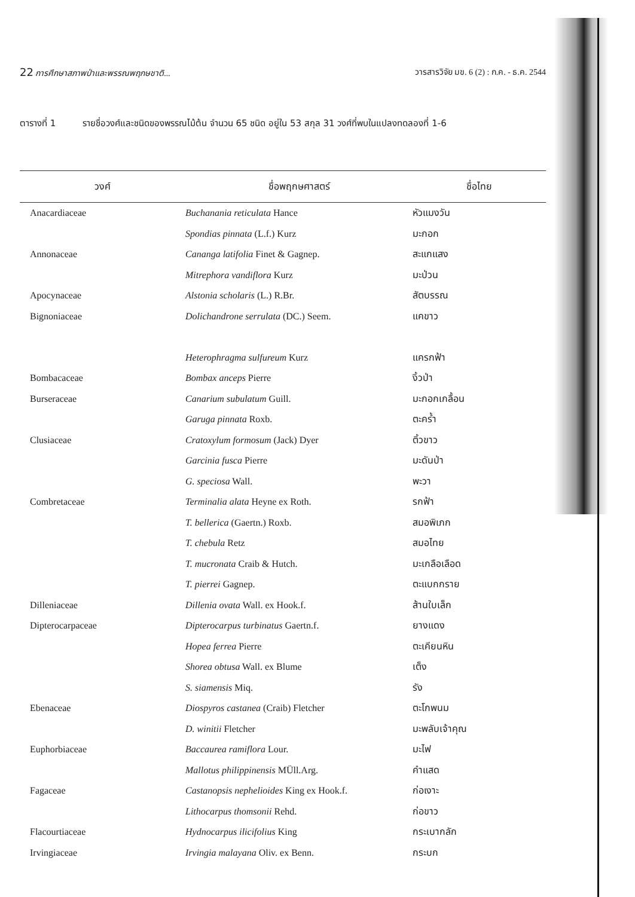22 การศึกษาสภาพป่าและพรรณพฤกษชาติ... วารสารวิจัย มข. 6 (2) : ก.ค. - ธ.ค. 2544
ตารางที่ 1 รายชื่อวงศ์และชนิดของพรรณไม้ต้น จำนวน 65 ชนิด อยู่ใน 53 สกุล 31 วงศ์ที่พบในแปลงทดลองที่ 1-6
| วงศ์ | ชื่อพฤกษศาสตร์ | ชื่อไทย |
| --- | --- | --- |
| Anacardiaceae | Buchanania reticulata Hance | หัวแมงวัน |
| | Spondias pinnata (L.f.) Kurz | มะกอก |
| Annonaceae | Cananga latifolia Finet & Gagnep. | สะแกแสง |
| | Mitrephora vandiflora Kurz | มะป่วน |
| Apocynaceae | Alstonia scholaris (L.) R.Br. | สัตบรรณ |
| Bignoniaceae | Dolichandrone serrulata (DC.) Seem. | แคขาว |
| | Heterophragma sulfureum Kurz | แครกฟ้า |
| Bombacaceae | Bombax anceps Pierre | งิ้วป่า |
| Burseraceae | Canarium subulatum Guill. | มะกอกเกลื้อน |
| | Garuga pinnata Roxb. | ตะคร้ำ |
| Clusiaceae | Cratoxylum formosum (Jack) Dyer | ติ้วขาว |
| | Garcinia fusca Pierre | มะดันป่า |
| | G. speciosa Wall. | พะวา |
| Combretaceae | Terminalia alata Heyne ex Roth. | รกฟ้า |
| | T. bellerica (Gaertn.) Roxb. | สมอพิเภก |
| | T. chebula Retz | สมอไทย |
| | T. mucronata Craib & Hutch. | มะเกลือเลือด |
| | T. pierrei Gagnep. | ตะแบกกราย |
| Dilleniaceae | Dillenia ovata Wall. ex Hook.f. | ส้านใบเล็ก |
| Dipterocarpaceae | Dipterocarpus turbinatus Gaertn.f. | ยางแดง |
| | Hopea ferrea Pierre | ตะเคียนหิน |
| | Shorea obtusa Wall. ex Blume | เต็ง |
| | S. siamensis Miq. | รัง |
| Ebenaceae | Diospyros castanea (Craib) Fletcher | ตะโกพนม |
| | D. winitii Fletcher | มะพลับเจ้าคุณ |
| Euphorbiaceae | Baccaurea ramiflora Lour. | มะไฟ |
| | Mallotus philippinensis MÜll.Arg. | คำแสด |
| Fagaceae | Castanopsis nephelioides King ex Hook.f. | ก่อเงาะ |
| | Lithocarpus thomsonii Rehd. | ก่อขาว |
| Flacourtiaceae | Hydnocarpus ilicifolius King | กระเบากลัก |
| Irvingiaceae | Irvingia malayana Oliv. ex Benn. | กระบก |